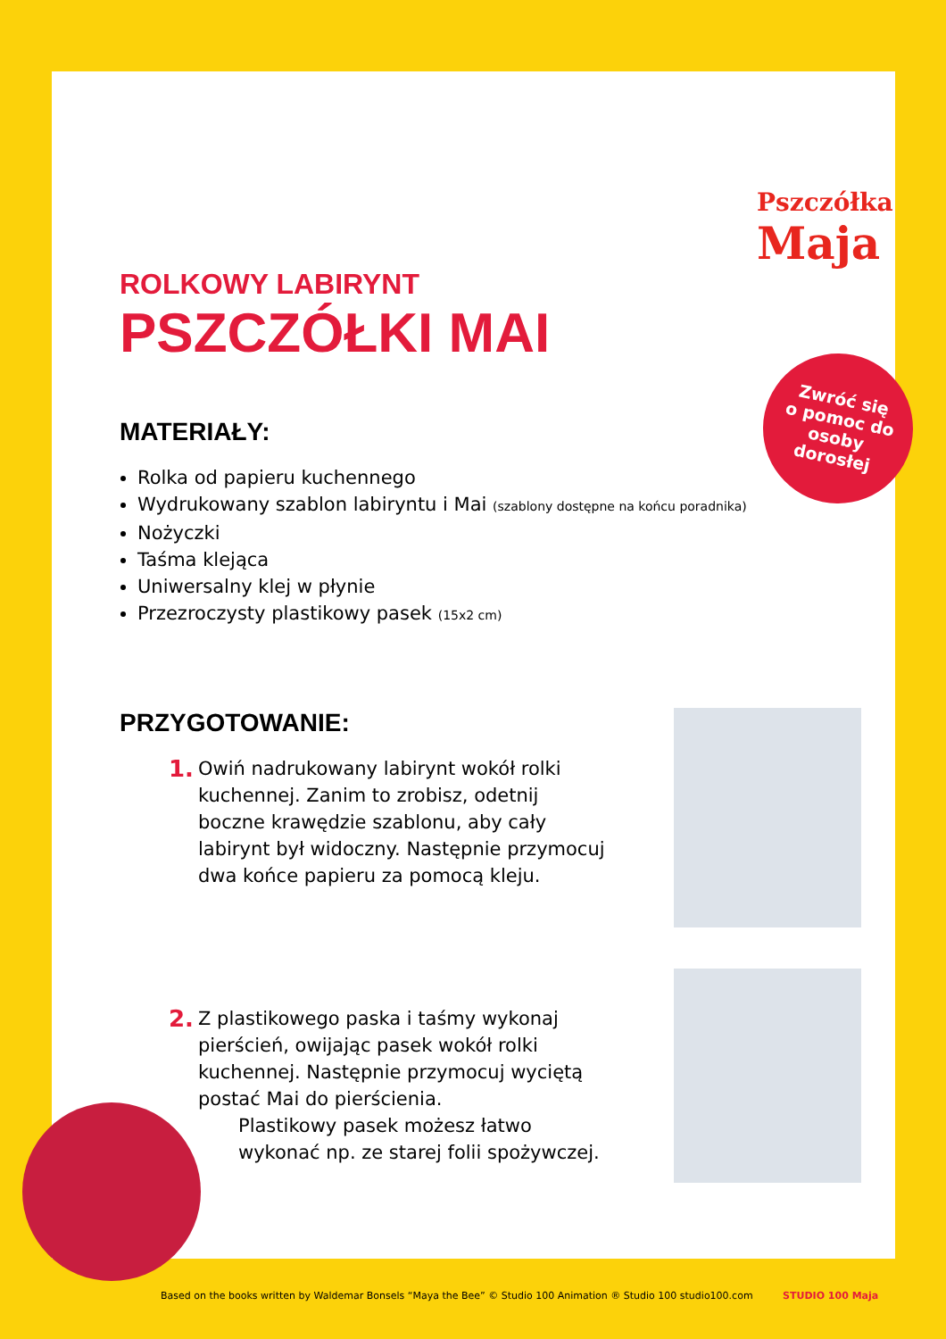Pszczółka
Maja
Zwróć się
o pomoc do
osoby
dorosłej
ROLKOWY LABIRYNT
PSZCZÓŁKI MAI
MATERIAŁY:
Rolka od papieru kuchennego
Wydrukowany szablon labiryntu i Mai (szablony dostępne na końcu poradnika)
Nożyczki
Taśma klejąca
Uniwersalny klej w płynie
Przezroczysty plastikowy pasek (15x2 cm)
PRZYGOTOWANIE:
1.
Owiń nadrukowany labirynt wokół rolki kuchennej. Zanim to zrobisz, odetnij boczne krawędzie szablonu, aby cały labirynt był widoczny. Następnie przymocuj dwa końce papieru za pomocą kleju.
2.
Z plastikowego paska i taśmy wykonaj pierścień, owijając pasek wokół rolki kuchennej. Następnie przymocuj wyciętą postać Mai do pierścienia.
Plastikowy pasek możesz łatwo wykonać np. ze starej folii spożywczej.
Based on the books written by Waldemar Bonsels “Maya the Bee” © Studio 100 Animation ® Studio 100 studio100.com STUDIO 100 Maja